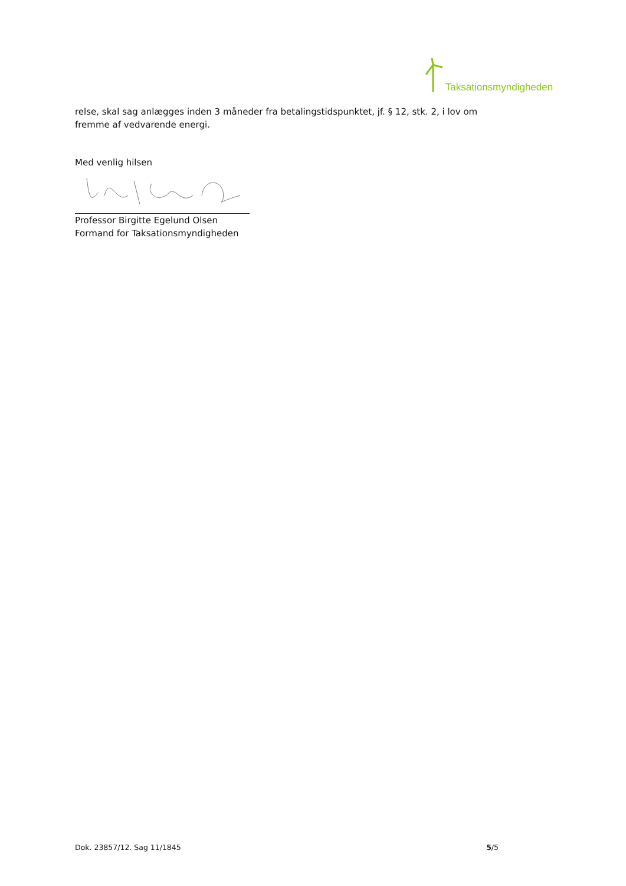Taksationsmyndigheden
relse, skal sag anlægges inden 3 måneder fra betalingstidspunktet, jf. § 12, stk. 2, i lov om fremme af vedvarende energi.
Med venlig hilsen
Professor Birgitte Egelund Olsen
Formand for Taksationsmyndigheden
Dok. 23857/12. Sag 11/1845 5/5